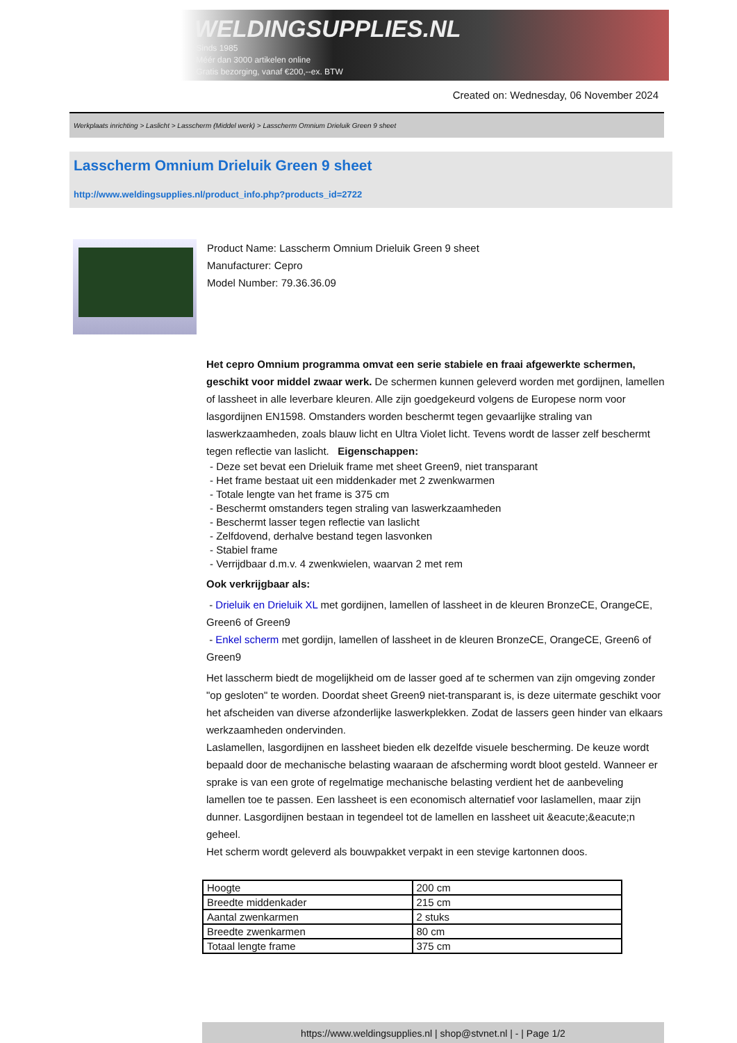WELDINGSUPPLIES.NL
- Sinds 1985
- Méér dan 3000 artikelen online
- Gratis bezorging, vanaf €200,--ex. BTW
Created on: Wednesday, 06 November 2024
Werkplaats inrichting > Laslicht > Lasscherm (Middel werk) > Lasscherm Omnium Drieluik Green 9 sheet
Lasscherm Omnium Drieluik Green 9 sheet
http://www.weldingsupplies.nl/product_info.php?products_id=2722
Product Name: Lasscherm Omnium Drieluik Green 9 sheet
Manufacturer: Cepro
Model Number: 79.36.36.09
Het cepro Omnium programma omvat een serie stabiele en fraai afgewerkte schermen, geschikt voor middel zwaar werk. De schermen kunnen geleverd worden met gordijnen, lamellen of lassheet in alle leverbare kleuren. Alle zijn goedgekeurd volgens de Europese norm voor lasgordijnen EN1598. Omstanders worden beschermt tegen gevaarlijke straling van laswerkzaamheden, zoals blauw licht en Ultra Violet licht. Tevens wordt de lasser zelf beschermt tegen reflectie van laslicht. Eigenschappen:
- Deze set bevat een Drieluik frame met sheet Green9, niet transparant
- Het frame bestaat uit een middenkader met 2 zwenkwarmen
- Totale lengte van het frame is 375 cm
- Beschermt omstanders tegen straling van laswerkzaamheden
- Beschermt lasser tegen reflectie van laslicht
- Zelfdovend, derhalve bestand tegen lasvonken
- Stabiel frame
- Verrijdbaar d.m.v. 4 zwenkwielen, waarvan 2 met rem
Ook verkrijgbaar als:
- Drieluik en Drieluik XL met gordijnen, lamellen of lassheet in de kleuren BronzeCE, OrangeCE, Green6 of Green9
- Enkel scherm met gordijn, lamellen of lassheet in de kleuren BronzeCE, OrangeCE, Green6 of Green9
Het lasscherm biedt de mogelijkheid om de lasser goed af te schermen van zijn omgeving zonder "op gesloten" te worden. Doordat sheet Green9 niet-transparant is, is deze uitermate geschikt voor het afscheiden van diverse afzonderlijke laswerkplekken. Zodat de lassers geen hinder van elkaars werkzaamheden ondervinden.
Laslamellen, lasgordijnen en lassheet bieden elk dezelfde visuele bescherming. De keuze wordt bepaald door de mechanische belasting waaraan de afscherming wordt bloot gesteld. Wanneer er sprake is van een grote of regelmatige mechanische belasting verdient het de aanbeveling lamellen toe te passen. Een lassheet is een economisch alternatief voor laslamellen, maar zijn dunner. Lasgordijnen bestaan in tegendeel tot de lamellen en lassheet uit &eacute;&eacute;n geheel.
Het scherm wordt geleverd als bouwpakket verpakt in een stevige kartonnen doos.
| Hoogte | 200 cm |
| Breedte middenkader | 215 cm |
| Aantal zwenkarmen | 2 stuks |
| Breedte zwenkarmen | 80 cm |
| Totaal lengte frame | 375 cm |
https://www.weldingsupplies.nl | shop@stvnet.nl | - | Page 1/2